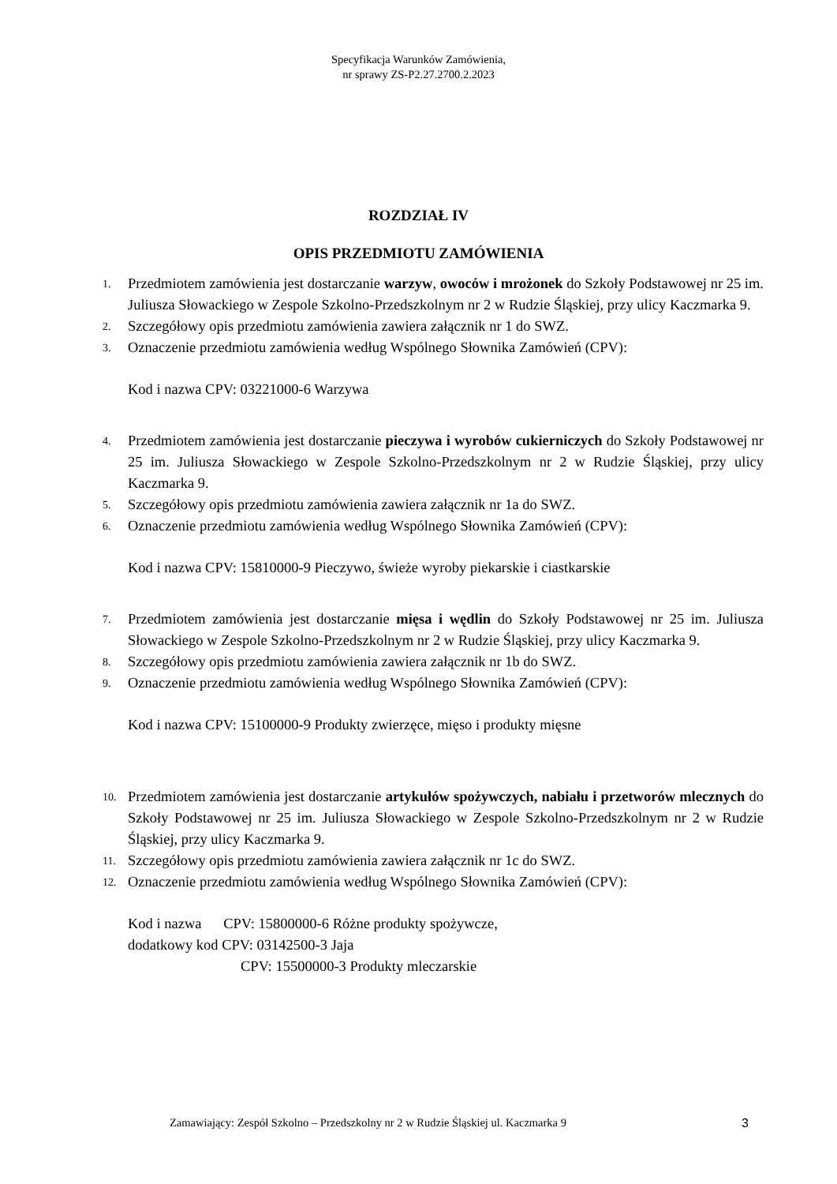Specyfikacja Warunków Zamówienia,
nr sprawy ZS-P2.27.2700.2.2023
ROZDZIAŁ IV
OPIS PRZEDMIOTU ZAMÓWIENIA
1.
Przedmiotem zamówienia jest dostarczanie warzyw, owoców i mrożonek do Szkoły Podstawowej nr 25 im. Juliusza Słowackiego w Zespole Szkolno-Przedszkolnym nr 2 w Rudzie Śląskiej, przy ulicy Kaczmarka 9.
2.
Szczegółowy opis przedmiotu zamówienia zawiera załącznik nr 1 do SWZ.
3.
Oznaczenie przedmiotu zamówienia według Wspólnego Słownika Zamówień (CPV):
Kod i nazwa CPV: 03221000-6 Warzywa
4.
Przedmiotem zamówienia jest dostarczanie pieczywa i wyrobów cukierniczych do Szkoły Podstawowej nr 25 im. Juliusza Słowackiego w Zespole Szkolno-Przedszkolnym nr 2 w Rudzie Śląskiej, przy ulicy Kaczmarka 9.
5.
Szczegółowy opis przedmiotu zamówienia zawiera załącznik nr 1a do SWZ.
6.
Oznaczenie przedmiotu zamówienia według Wspólnego Słownika Zamówień (CPV):
Kod i nazwa CPV: 15810000-9 Pieczywo, świeże wyroby piekarskie i ciastkarskie
7.
Przedmiotem zamówienia jest dostarczanie mięsa i wędlin do Szkoły Podstawowej nr 25 im. Juliusza Słowackiego w Zespole Szkolno-Przedszkolnym nr 2 w Rudzie Śląskiej, przy ulicy Kaczmarka 9.
8.
Szczegółowy opis przedmiotu zamówienia zawiera załącznik nr 1b do SWZ.
9.
Oznaczenie przedmiotu zamówienia według Wspólnego Słownika Zamówień (CPV):
Kod i nazwa CPV: 15100000-9 Produkty zwierzęce, mięso i produkty mięsne
10.
Przedmiotem zamówienia jest dostarczanie artykułów spożywczych, nabiału i przetworów mlecznych do Szkoły Podstawowej nr 25 im. Juliusza Słowackiego w Zespole Szkolno-Przedszkolnym nr 2 w Rudzie Śląskiej, przy ulicy Kaczmarka 9.
11.
Szczegółowy opis przedmiotu zamówienia zawiera załącznik nr 1c do SWZ.
12.
Oznaczenie przedmiotu zamówienia według Wspólnego Słownika Zamówień (CPV):
Kod i nazwa CPV: 15800000-6 Różne produkty spożywcze,
dodatkowy kod CPV: 03142500-3 Jaja
CPV: 15500000-3 Produkty mleczarskie
Zamawiający: Zespół Szkolno – Przedszkolny nr 2 w Rudzie Śląskiej ul. Kaczmarka 9 3